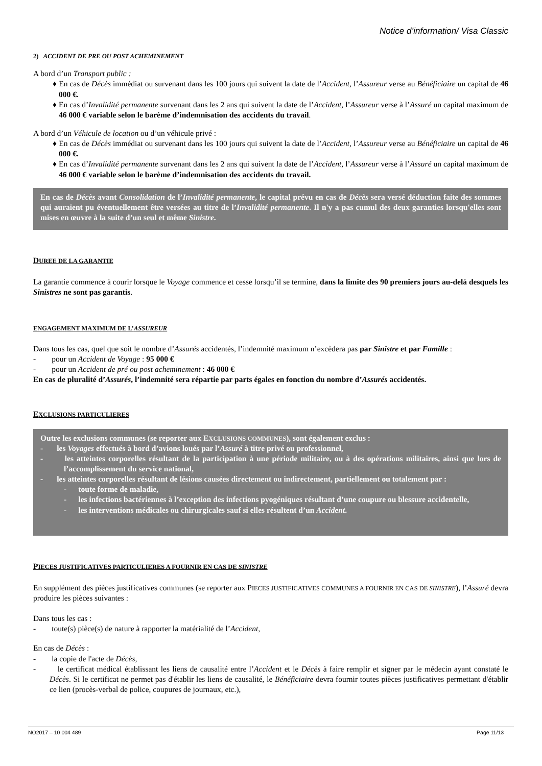Notice d’information/ Visa Classic
2) ACCIDENT DE PRE OU POST ACHEMINEMENT
A bord d’un Transport public :
♦ En cas de Décès immédiat ou survenant dans les 100 jours qui suivent la date de l’Accident, l’Assureur verse au Bénéficiaire un capital de 46 000 €.
♦ En cas d’Invalidité permanente survenant dans les 2 ans qui suivent la date de l’Accident, l’Assureur verse à l’Assuré un capital maximum de 46 000 € variable selon le barème d’indemnisation des accidents du travail.
A bord d’un Véhicule de location ou d’un véhicule privé :
♦ En cas de Décès immédiat ou survenant dans les 100 jours qui suivent la date de l’Accident, l’Assureur verse au Bénéficiaire un capital de 46 000 €.
♦ En cas d’Invalidité permanente survenant dans les 2 ans qui suivent la date de l’Accident, l’Assureur verse à l’Assuré un capital maximum de 46 000 € variable selon le barème d’indemnisation des accidents du travail.
En cas de Décès avant Consolidation de l’Invalidité permanente, le capital prévu en cas de Décès sera versé déduction faite des sommes qui auraient pu éventuellement être versées au titre de l’Invalidité permanente. Il n'y a pas cumul des deux garanties lorsqu'elles sont mises en œuvre à la suite d’un seul et même Sinistre.
DUREE DE LA GARANTIE
La garantie commence à courir lorsque le Voyage commence et cesse lorsqu’il se termine, dans la limite des 90 premiers jours au-delà desquels les Sinistres ne sont pas garantis.
ENGAGEMENT MAXIMUM DE L’ASSUREUR
Dans tous les cas, quel que soit le nombre d’Assurés accidentés, l’indemnité maximum n’excèdera pas par Sinistre et par Famille :
- pour un Accident de Voyage : 95 000 €
- pour un Accident de pré ou post acheminement : 46 000 €
En cas de pluralité d’Assurés, l’indemnité sera répartie par parts égales en fonction du nombre d’Assurés accidentés.
EXCLUSIONS PARTICULIERES
Outre les exclusions communes (se reporter aux EXCLUSIONS COMMUNES), sont également exclus :
- les Voyages effectués à bord d’avions loués par l’Assuré à titre privé ou professionnel,
- les atteintes corporelles résultant de la participation à une période militaire, ou à des opérations militaires, ainsi que lors de l’accomplissement du service national,
- les atteintes corporelles résultant de lésions causées directement ou indirectement, partiellement ou totalement par :
- toute forme de maladie,
- les infections bactériennes à l’exception des infections pyogéniques résultant d’une coupure ou blessure accidentelle,
- les interventions médicales ou chirurgicales sauf si elles résultent d’un Accident.
PIECES JUSTIFICATIVES PARTICULIERES A FOURNIR EN CAS DE SINISTRE
En supplément des pièces justificatives communes (se reporter aux PIECES JUSTIFICATIVES COMMUNES A FOURNIR EN CAS DE SINISTRE), l’Assuré devra produire les pièces suivantes :
Dans tous les cas :
- toute(s) pièce(s) de nature à rapporter la matérialité de l’Accident,
En cas de Décès :
- la copie de l'acte de Décès,
- le certificat médical établissant les liens de causalité entre l’Accident et le Décès à faire remplir et signer par le médecin ayant constaté le Décès. Si le certificat ne permet pas d'établir les liens de causalité, le Bénéficiaire devra fournir toutes pièces justificatives permettant d'établir ce lien (procès-verbal de police, coupures de journaux, etc.),
NO2017 – 10 004 489 Page 11/13